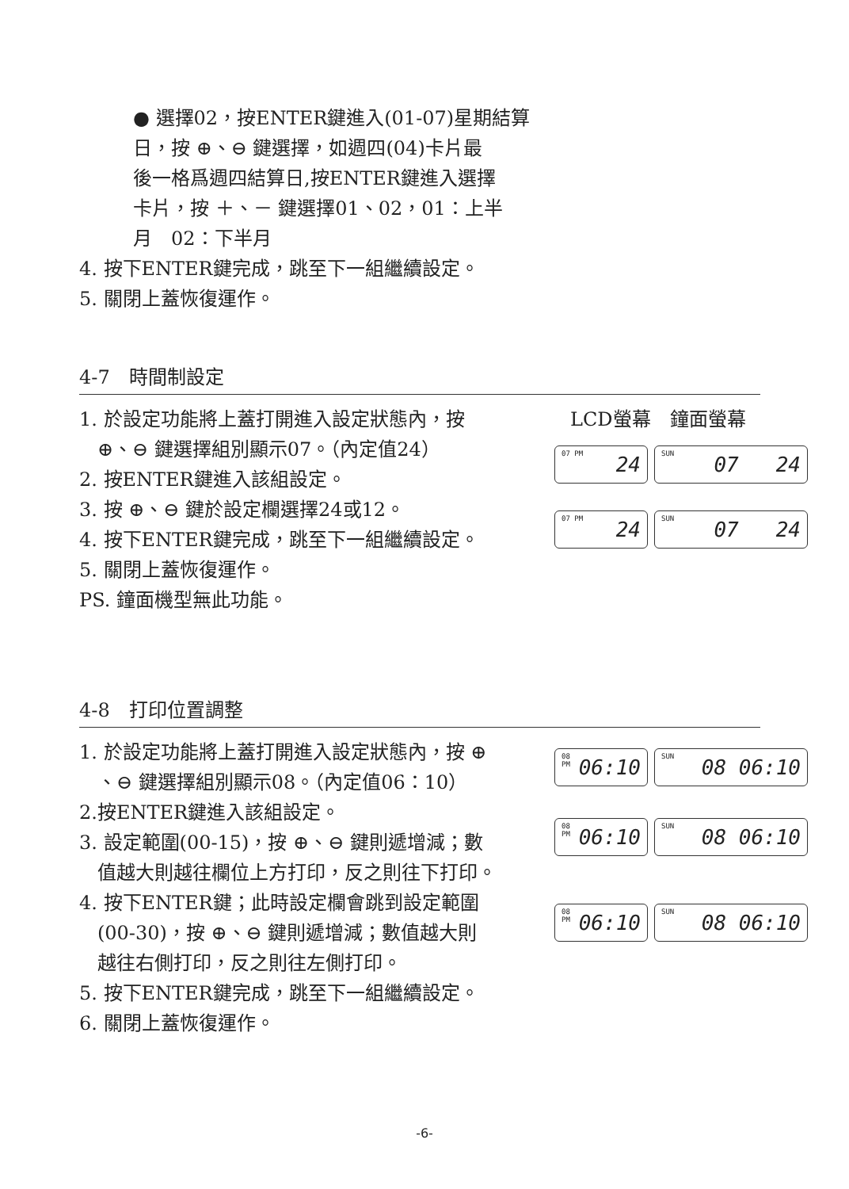● 選擇02，按ENTER鍵進入(01-07)星期結算
日，按 ⊕、⊖ 鍵選擇，如週四(04)卡片最
後一格爲週四結算日,按ENTER鍵進入選擇
卡片，按 ＋、－ 鍵選擇01、02，01：上半
月　02：下半月
4. 按下ENTER鍵完成，跳至下一組繼續設定。
5. 關閉上蓋恢復運作。
4-7　時間制設定
1. 於設定功能將上蓋打開進入設定狀態內，按
⊕、⊖ 鍵選擇組別顯示07。（內定值24）
2. 按ENTER鍵進入該組設定。
3. 按 ⊕、⊖ 鍵於設定欄選擇24或12。
4. 按下ENTER鍵完成，跳至下一組繼續設定。
5. 關閉上蓋恢復運作。
PS. 鐘面機型無此功能。
LCD螢幕　鐘面螢幕
07 PM 24
SUN 07 24
07 PM 24
SUN 07 24
4-8　打印位置調整
1. 於設定功能將上蓋打開進入設定狀態內，按 ⊕
、⊖ 鍵選擇組別顯示08。（內定值06：10）
2.按ENTER鍵進入該組設定。
3. 設定範圍(00-15)，按 ⊕、⊖ 鍵則遞增減；數
值越大則越往欄位上方打印，反之則往下打印。
4. 按下ENTER鍵；此時設定欄會跳到設定範圍
(00-30)，按 ⊕、⊖ 鍵則遞增減；數值越大則
越往右側打印，反之則往左側打印。
5. 按下ENTER鍵完成，跳至下一組繼續設定。
6. 關閉上蓋恢復運作。
08 PM 06:10
SUN 08 06:10
08 PM 06:10
SUN 08 06:10
08 PM 06:10
SUN 08 06:10
-6-